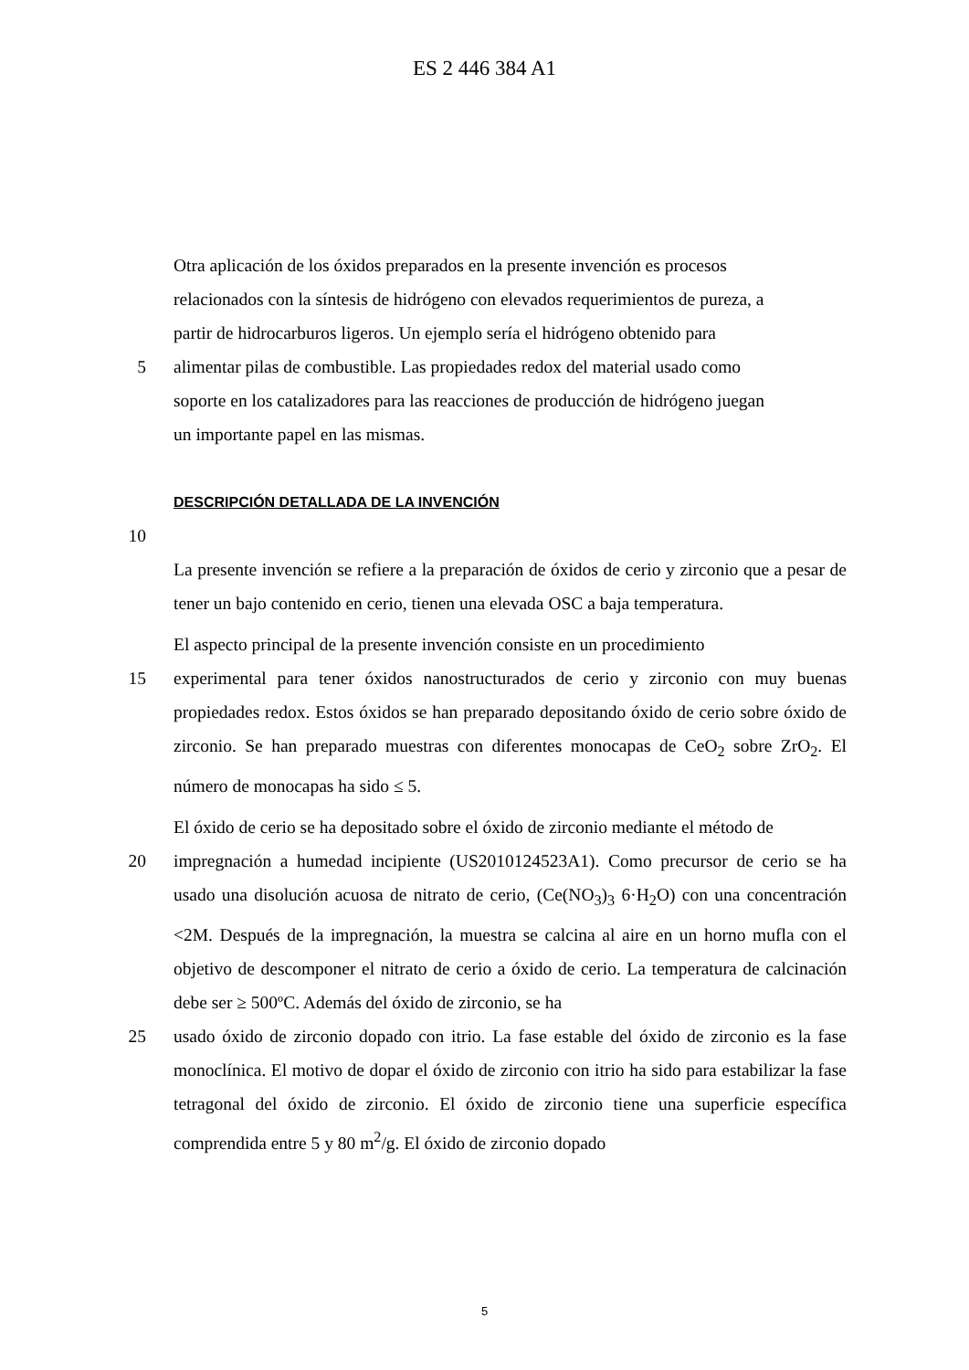ES 2 446 384 A1
Otra aplicación de los óxidos preparados en la presente invención es procesos
relacionados con la síntesis de hidrógeno con elevados requerimientos de pureza, a
partir de hidrocarburos ligeros. Un ejemplo sería el hidrógeno obtenido para
5 alimentar pilas de combustible. Las propiedades redox del material usado como
soporte en los catalizadores para las reacciones de producción de hidrógeno juegan
un importante papel en las mismas.
DESCRIPCIÓN DETALLADA DE LA INVENCIÓN
10
La presente invención se refiere a la preparación de óxidos de cerio y zirconio que a pesar de tener un bajo contenido en cerio, tienen una elevada OSC a baja temperatura.
El aspecto principal de la presente invención consiste en un procedimiento
15 experimental para tener óxidos nanostructurados de cerio y zirconio con muy buenas propiedades redox. Estos óxidos se han preparado depositando óxido de cerio sobre óxido de zirconio. Se han preparado muestras con diferentes monocapas de CeO<sub>2</sub> sobre ZrO<sub>2</sub>. El número de monocapas ha sido ≤ 5.
El óxido de cerio se ha depositado sobre el óxido de zirconio mediante el método de
20 impregnación a humedad incipiente (US2010124523A1). Como precursor de cerio se ha usado una disolución acuosa de nitrato de cerio, (Ce(NO<sub>3</sub>)<sub>3</sub> 6·H<sub>2</sub>O) con una concentración <2M. Después de la impregnación, la muestra se calcina al aire en un horno mufla con el objetivo de descomponer el nitrato de cerio a óxido de cerio. La temperatura de calcinación debe ser ≥ 500ºC. Además del óxido de zirconio, se ha
25 usado óxido de zirconio dopado con itrio. La fase estable del óxido de zirconio es la fase monoclínica. El motivo de dopar el óxido de zirconio con itrio ha sido para estabilizar la fase tetragonal del óxido de zirconio. El óxido de zirconio tiene una superficie específica comprendida entre 5 y 80 m<sup>2</sup>/g. El óxido de zirconio dopado
5